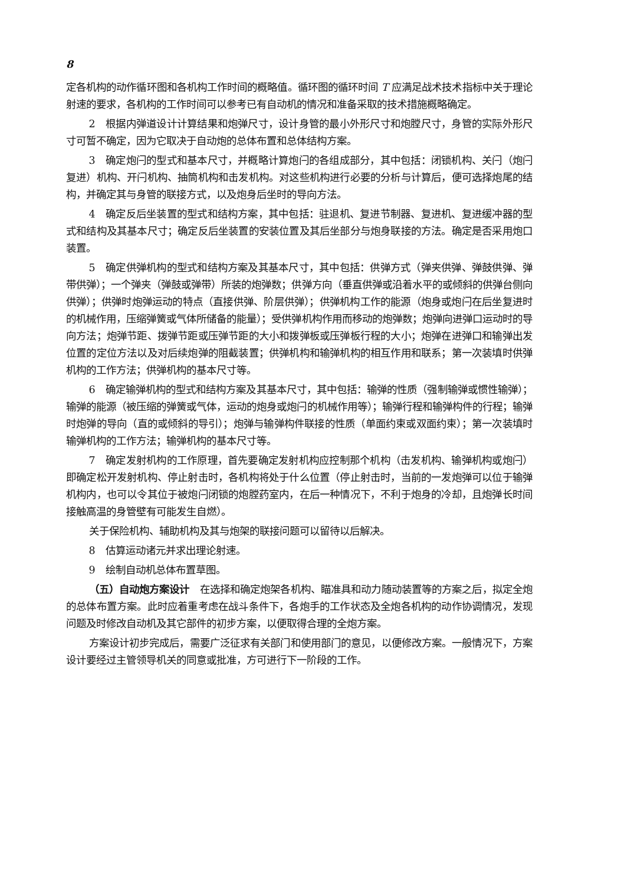8
定各机构的动作循环图和各机构工作时间的概略值。循环图的循环时间 T 应满足战术技术指标中关于理论射速的要求，各机构的工作时间可以参考已有自动机的情况和准备采取的技术措施概略确定。
2　根据内弹道设计计算结果和炮弹尺寸，设计身管的最小外形尺寸和炮膛尺寸，身管的实际外形尺寸可暂不确定，因为它取决于自动炮的总体布置和总体结构方案。
3　确定炮闩的型式和基本尺寸，并概略计算炮闩的各组成部分，其中包括：闭锁机构、关闩（炮闩复进）机构、开闩机构、抽筒机构和击发机构。对这些机构进行必要的分析与计算后，便可选择炮尾的结构，并确定其与身管的联接方式，以及炮身后坐时的导向方法。
4　确定反后坐装置的型式和结构方案，其中包括：驻退机、复进节制器、复进机、复进缓冲器的型式和结构及其基本尺寸；确定反后坐装置的安装位置及其后坐部分与炮身联接的方法。确定是否采用炮口装置。
5　确定供弹机构的型式和结构方案及其基本尺寸，其中包括：供弹方式（弹夹供弹、弹鼓供弹、弹带供弹）；一个弹夹（弹鼓或弹带）所装的炮弹数；供弹方向（垂直供弹或沿着水平的或倾斜的供弹台侧向供弹）；供弹时炮弹运动的特点（直接供弹、阶层供弹）；供弹机构工作的能源（炮身或炮闩在后坐复进时的机械作用，压缩弹簧或气体所储备的能量）；受供弹机构作用而移动的炮弹数；炮弹向进弹口运动时的导向方法；炮弹节距、拨弹节距或压弹节距的大小和拨弹板或压弹板行程的大小；炮弹在进弹口和输弹出发位置的定位方法以及对后续炮弹的阻截装置；供弹机构和输弹机构的相互作用和联系；第一次装填时供弹机构的工作方法；供弹机构的基本尺寸等。
6　确定输弹机构的型式和结构方案及其基本尺寸，其中包括：输弹的性质（强制输弹或惯性输弹）；输弹的能源（被压缩的弹簧或气体，运动的炮身或炮闩的机械作用等）；输弹行程和输弹构件的行程；输弹时炮弹的导向（直的或倾斜的导引）；炮弹与输弹构件联接的性质（单面约束或双面约束）；第一次装填时输弹机构的工作方法；输弹机构的基本尺寸等。
7　确定发射机构的工作原理，首先要确定发射机构应控制那个机构（击发机构、输弹机构或炮闩）即确定松开发射机构、停止射击时，各机构将处于什么位置（停止射击时，当前的一发炮弹可以位于输弹机构内，也可以令其位于被炮闩闭锁的炮膛药室内，在后一种情况下，不利于炮身的冷却，且炮弹长时间接触高温的身管壁有可能发生自燃）。
关于保险机构、辅助机构及其与炮架的联接问题可以留待以后解决。
8　估算运动诸元并求出理论射速。
9　绘制自动机总体布置草图。
（五）自动炮方案设计　在选择和确定炮架各机构、瞄准具和动力随动装置等的方案之后，拟定全炮的总体布置方案。此时应着重考虑在战斗条件下，各炮手的工作状态及全炮各机构的动作协调情况，发现问题及时修改自动机及其它部件的初步方案，以便取得合理的全炮方案。
方案设计初步完成后，需要广泛征求有关部门和使用部门的意见，以便修改方案。一般情况下，方案设计要经过主管领导机关的同意或批准，方可进行下一阶段的工作。